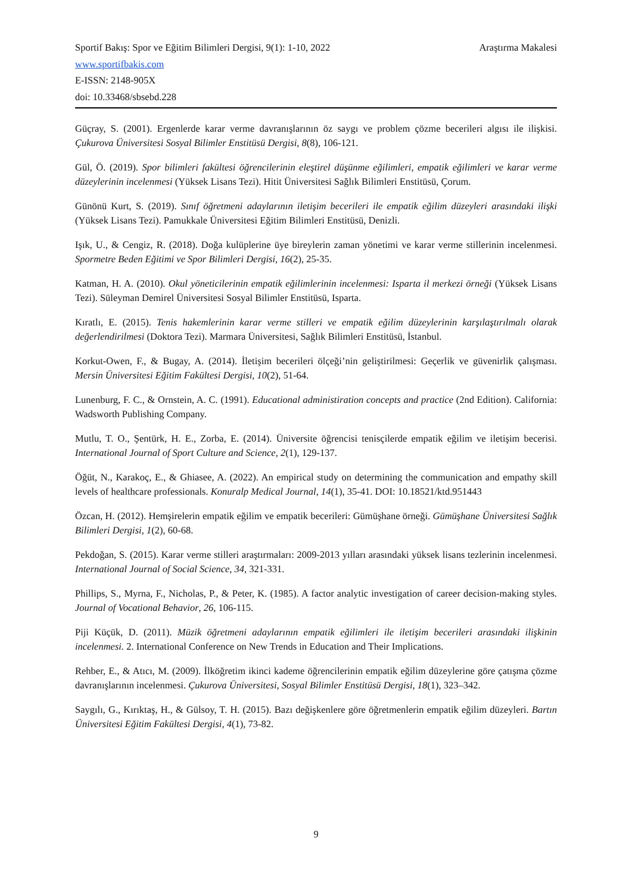Sportif Bakış: Spor ve Eğitim Bilimleri Dergisi, 9(1): 1-10, 2022 Araştırma Makalesi
www.sportifbakis.com
E-ISSN: 2148-905X
doi: 10.33468/sbsebd.228
Güçray, S. (2001). Ergenlerde karar verme davranışlarının öz saygı ve problem çözme becerileri algısı ile ilişkisi. Çukurova Üniversitesi Sosyal Bilimler Enstitüsü Dergisi, 8(8), 106-121.
Gül, Ö. (2019). Spor bilimleri fakültesi öğrencilerinin eleştirel düşünme eğilimleri, empatik eğilimleri ve karar verme düzeylerinin incelenmesi (Yüksek Lisans Tezi). Hitit Üniversitesi Sağlık Bilimleri Enstitüsü, Çorum.
Günönü Kurt, S. (2019). Sınıf öğretmeni adaylarının iletişim becerileri ile empatik eğilim düzeyleri arasındaki ilişki (Yüksek Lisans Tezi). Pamukkale Üniversitesi Eğitim Bilimleri Enstitüsü, Denizli.
Işık, U., & Cengiz, R. (2018). Doğa kulüplerine üye bireylerin zaman yönetimi ve karar verme stillerinin incelenmesi. Spormetre Beden Eğitimi ve Spor Bilimleri Dergisi, 16(2), 25-35.
Katman, H. A. (2010). Okul yöneticilerinin empatik eğilimlerinin incelenmesi: Isparta il merkezi örneği (Yüksek Lisans Tezi). Süleyman Demirel Üniversitesi Sosyal Bilimler Enstitüsü, Isparta.
Kıratlı, E. (2015). Tenis hakemlerinin karar verme stilleri ve empatik eğilim düzeylerinin karşılaştırılmalı olarak değerlendirilmesi (Doktora Tezi). Marmara Üniversitesi, Sağlık Bilimleri Enstitüsü, İstanbul.
Korkut-Owen, F., & Bugay, A. (2014). İletişim becerileri ölçeği’nin geliştirilmesi: Geçerlik ve güvenirlik çalışması. Mersin Üniversitesi Eğitim Fakültesi Dergisi, 10(2), 51-64.
Lunenburg, F. C., & Ornstein, A. C. (1991). Educational administiration concepts and practice (2nd Edition). California: Wadsworth Publishing Company.
Mutlu, T. O., Şentürk, H. E., Zorba, E. (2014). Üniversite öğrencisi tenisçilerde empatik eğilim ve iletişim becerisi. International Journal of Sport Culture and Science, 2(1), 129-137.
Öğüt, N., Karakoç, E., & Ghiasee, A. (2022). An empirical study on determining the communication and empathy skill levels of healthcare professionals. Konuralp Medical Journal, 14(1), 35-41. DOI: 10.18521/ktd.951443
Özcan, H. (2012). Hemşirelerin empatik eğilim ve empatik becerileri: Gümüşhane örneği. Gümüşhane Üniversitesi Sağlık Bilimleri Dergisi, 1(2), 60-68.
Pekdoğan, S. (2015). Karar verme stilleri araştırmaları: 2009-2013 yılları arasındaki yüksek lisans tezlerinin incelenmesi. International Journal of Social Science, 34, 321-331.
Phillips, S., Myrna, F., Nicholas, P., & Peter, K. (1985). A factor analytic investigation of career decision-making styles. Journal of Vocational Behavior, 26, 106-115.
Piji Küçük, D. (2011). Müzik öğretmeni adaylarının empatik eğilimleri ile iletişim becerileri arasındaki ilişkinin incelenmesi. 2. International Conference on New Trends in Education and Their Implications.
Rehber, E., & Atıcı, M. (2009). İlköğretim ikinci kademe öğrencilerinin empatik eğilim düzeylerine göre çatışma çözme davranışlarının incelenmesi. Çukurova Üniversitesi, Sosyal Bilimler Enstitüsü Dergisi, 18(1), 323–342.
Saygılı, G., Kırıktaş, H., & Gülsoy, T. H. (2015). Bazı değişkenlere göre öğretmenlerin empatik eğilim düzeyleri. Bartın Üniversitesi Eğitim Fakültesi Dergisi, 4(1), 73-82.
9